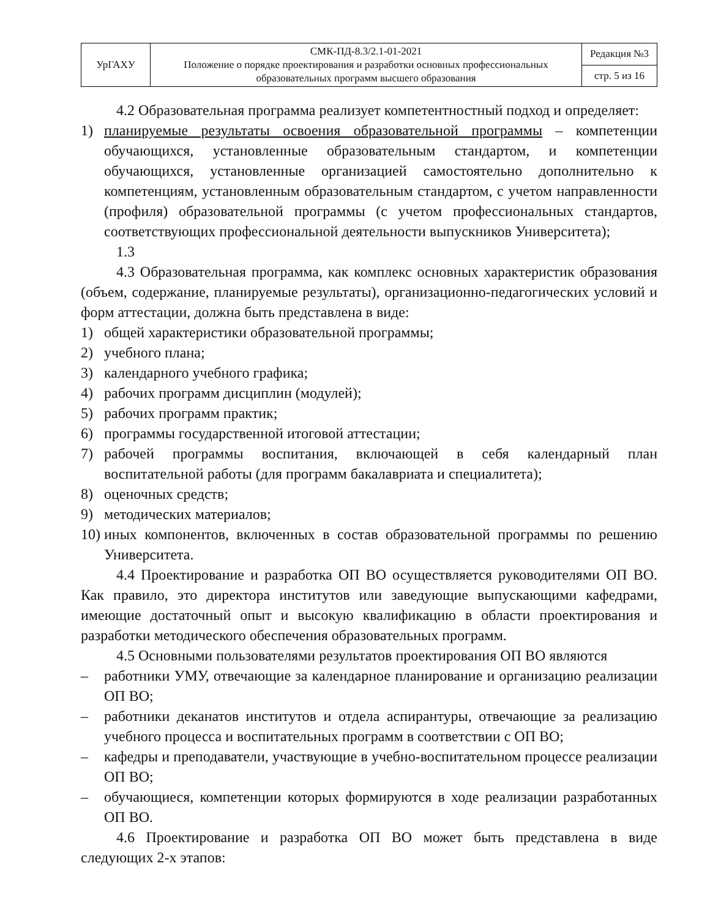| УрГАХУ | СМК-ПД-8.3/2.1-01-2021 Положение о порядке проектирования и разработки основных профессиональных образовательных программ высшего образования | Редакция №3 |
| | | стр. 5 из 16 |
4.2 Образовательная программа реализует компетентностный подход и определяет:
1) планируемые результаты освоения образовательной программы – компетенции обучающихся, установленные образовательным стандартом, и компетенции обучающихся, установленные организацией самостоятельно дополнительно к компетенциям, установленным образовательным стандартом, с учетом направленности (профиля) образовательной программы (с учетом профессиональных стандартов, соответствующих профессиональной деятельности выпускников Университета);
1.3
4.3 Образовательная программа, как комплекс основных характеристик образования (объем, содержание, планируемые результаты), организационно-педагогических условий и форм аттестации, должна быть представлена в виде:
1) общей характеристики образовательной программы;
2) учебного плана;
3) календарного учебного графика;
4) рабочих программ дисциплин (модулей);
5) рабочих программ практик;
6) программы государственной итоговой аттестации;
7) рабочей программы воспитания, включающей в себя календарный план воспитательной работы (для программ бакалавриата и специалитета);
8) оценочных средств;
9) методических материалов;
10) иных компонентов, включенных в состав образовательной программы по решению Университета.
4.4 Проектирование и разработка ОП ВО осуществляется руководителями ОП ВО. Как правило, это директора институтов или заведующие выпускающими кафедрами, имеющие достаточный опыт и высокую квалификацию в области проектирования и разработки методического обеспечения образовательных программ.
4.5 Основными пользователями результатов проектирования ОП ВО являются
– работники УМУ, отвечающие за календарное планирование и организацию реализации ОП ВО;
– работники деканатов институтов и отдела аспирантуры, отвечающие за реализацию учебного процесса и воспитательных программ в соответствии с ОП ВО;
– кафедры и преподаватели, участвующие в учебно-воспитательном процессе реализации ОП ВО;
– обучающиеся, компетенции которых формируются в ходе реализации разработанных ОП ВО.
4.6 Проектирование и разработка ОП ВО может быть представлена в виде следующих 2-х этапов: